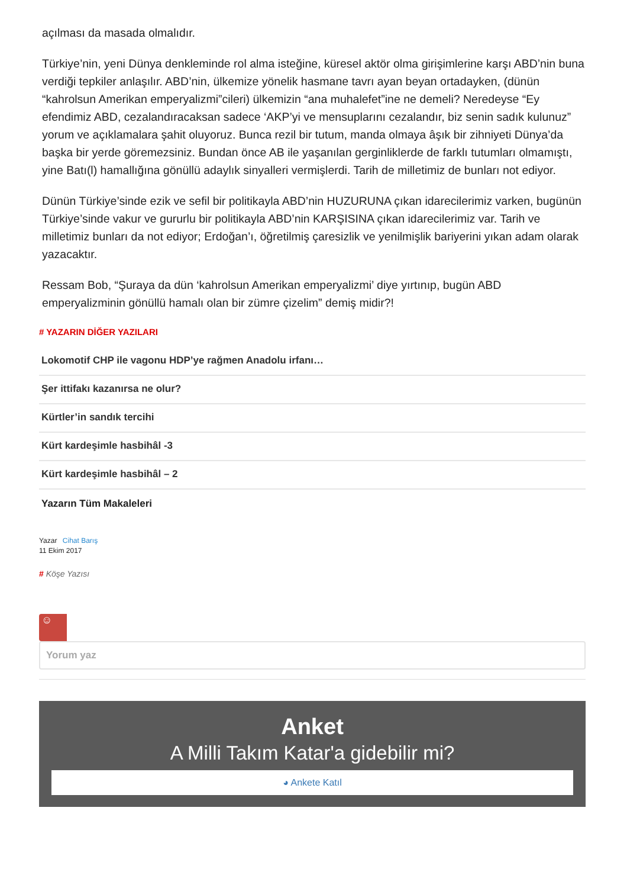açılması da masada olmalıdır.
Türkiye’nin, yeni Dünya denkleminde rol alma isteğine, küresel aktör olma girişimlerine karşı ABD’nin buna verdiği tepkiler anlaşılır. ABD’nin, ülkemize yönelik hasmane tavrı ayan beyan ortadayken, (dünün “kahrolsun Amerikan emperyalizmi”cileri) ülkemizin “ana muhalefet”ine ne demeli? Neredeyse “Ey efendimiz ABD, cezalandıracaksan sadece ‘AKP’yi ve mensuplarını cezalandır, biz senin sadık kulunuz” yorum ve açıklamalara şahit oluyoruz. Bunca rezil bir tutum, manda olmaya âşık bir zihniyeti Dünya’da başka bir yerde göremezsiniz. Bundan önce AB ile yaşanılan gerginliklerde de farklı tutumları olmamıştı, yine Batı(l) hamallığına gönüllü adaylık sinyalleri vermişlerdi. Tarih de milletimiz de bunları not ediyor.
Dünün Türkiye’sinde ezik ve sefil bir politikayla ABD’nin HUZURUNA çıkan idarecilerimiz varken, bugünün Türkiye’sinde vakur ve gururlu bir politikayla ABD’nin KARŞISINA çıkan idarecilerimiz var. Tarih ve milletimiz bunları da not ediyor; Erdoğan’ı, öğretilmiş çaresizlik ve yenilmişlik bariyerini yıkan adam olarak yazacaktır.
Ressam Bob, “Şuraya da dün ‘kahrolsun Amerikan emperyalizmi’ diye yırtınıp, bugün ABD emperyalizminin gönüllü hamalı olan bir zümre çizelim” demiş midir?!
# YAZARIN DİĞER YAZILARI
Lokomotif CHP ile vagonu HDP’ye rağmen Anadolu irfanı…
Şer ittifakı kazanırsa ne olur?
Kürtler’in sandık tercihi
Kürt kardeşimle hasbihâl -3
Kürt kardeşimle hasbihâl – 2
Yazarın Tüm Makaleleri
Yazar Cihat Barış
11 Ekim 2017
# Köşe Yazısı
☺
Yorum yaz
Anket
A Milli Takım Katar'a gidebilir mi?
◕ Ankete Katıl